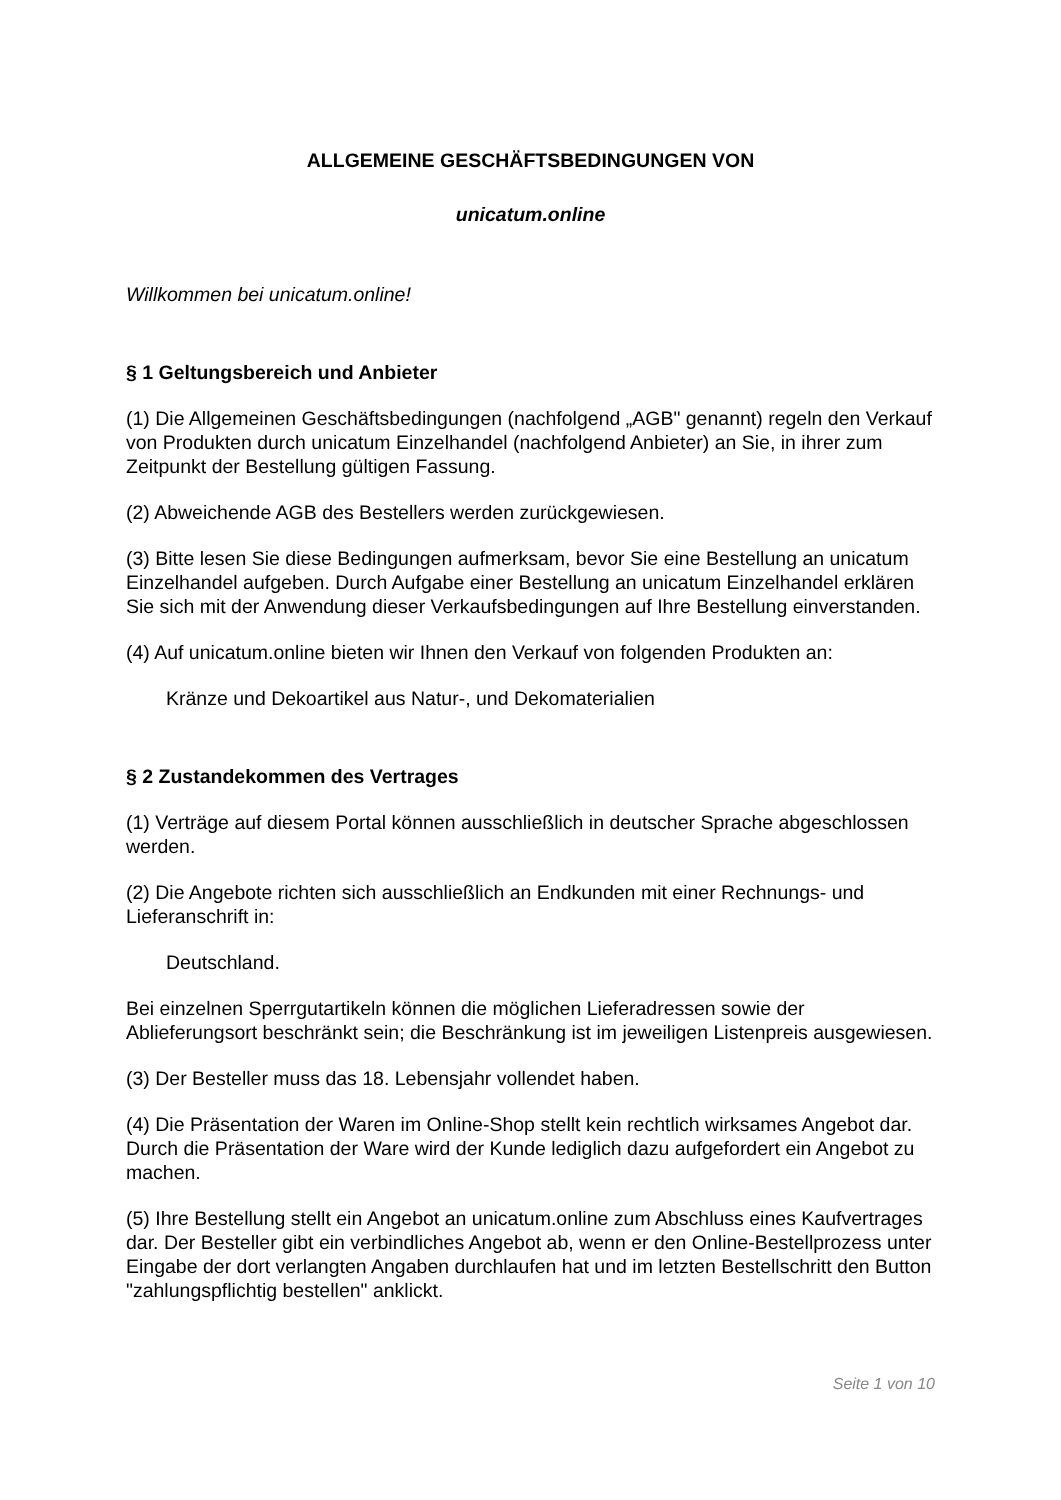ALLGEMEINE GESCHÄFTSBEDINGUNGEN VON
unicatum.online
Willkommen bei unicatum.online!
§ 1 Geltungsbereich und Anbieter
(1) Die Allgemeinen Geschäftsbedingungen (nachfolgend „AGB" genannt) regeln den Verkauf von Produkten durch unicatum Einzelhandel (nachfolgend Anbieter) an Sie, in ihrer zum Zeitpunkt der Bestellung gültigen Fassung.
(2) Abweichende AGB des Bestellers werden zurückgewiesen.
(3) Bitte lesen Sie diese Bedingungen aufmerksam, bevor Sie eine Bestellung an unicatum Einzelhandel aufgeben. Durch Aufgabe einer Bestellung an unicatum Einzelhandel erklären Sie sich mit der Anwendung dieser Verkaufsbedingungen auf Ihre Bestellung einverstanden.
(4) Auf unicatum.online bieten wir Ihnen den Verkauf von folgenden Produkten an:
Kränze und Dekoartikel aus Natur-, und Dekomaterialien
§ 2 Zustandekommen des Vertrages
(1) Verträge auf diesem Portal können ausschließlich in deutscher Sprache abgeschlossen werden.
(2) Die Angebote richten sich ausschließlich an Endkunden mit einer Rechnungs- und Lieferanschrift in:
Deutschland.
Bei einzelnen Sperrgutartikeln können die möglichen Lieferadressen sowie der Ablieferungsort beschränkt sein; die Beschränkung ist im jeweiligen Listenpreis ausgewiesen.
(3) Der Besteller muss das 18. Lebensjahr vollendet haben.
(4) Die Präsentation der Waren im Online-Shop stellt kein rechtlich wirksames Angebot dar. Durch die Präsentation der Ware wird der Kunde lediglich dazu aufgefordert ein Angebot zu machen.
(5) Ihre Bestellung stellt ein Angebot an unicatum.online zum Abschluss eines Kaufvertrages dar. Der Besteller gibt ein verbindliches Angebot ab, wenn er den Online-Bestellprozess unter Eingabe der dort verlangten Angaben durchlaufen hat und im letzten Bestellschritt den Button "zahlungspflichtig bestellen" anklickt.
Seite 1 von 10